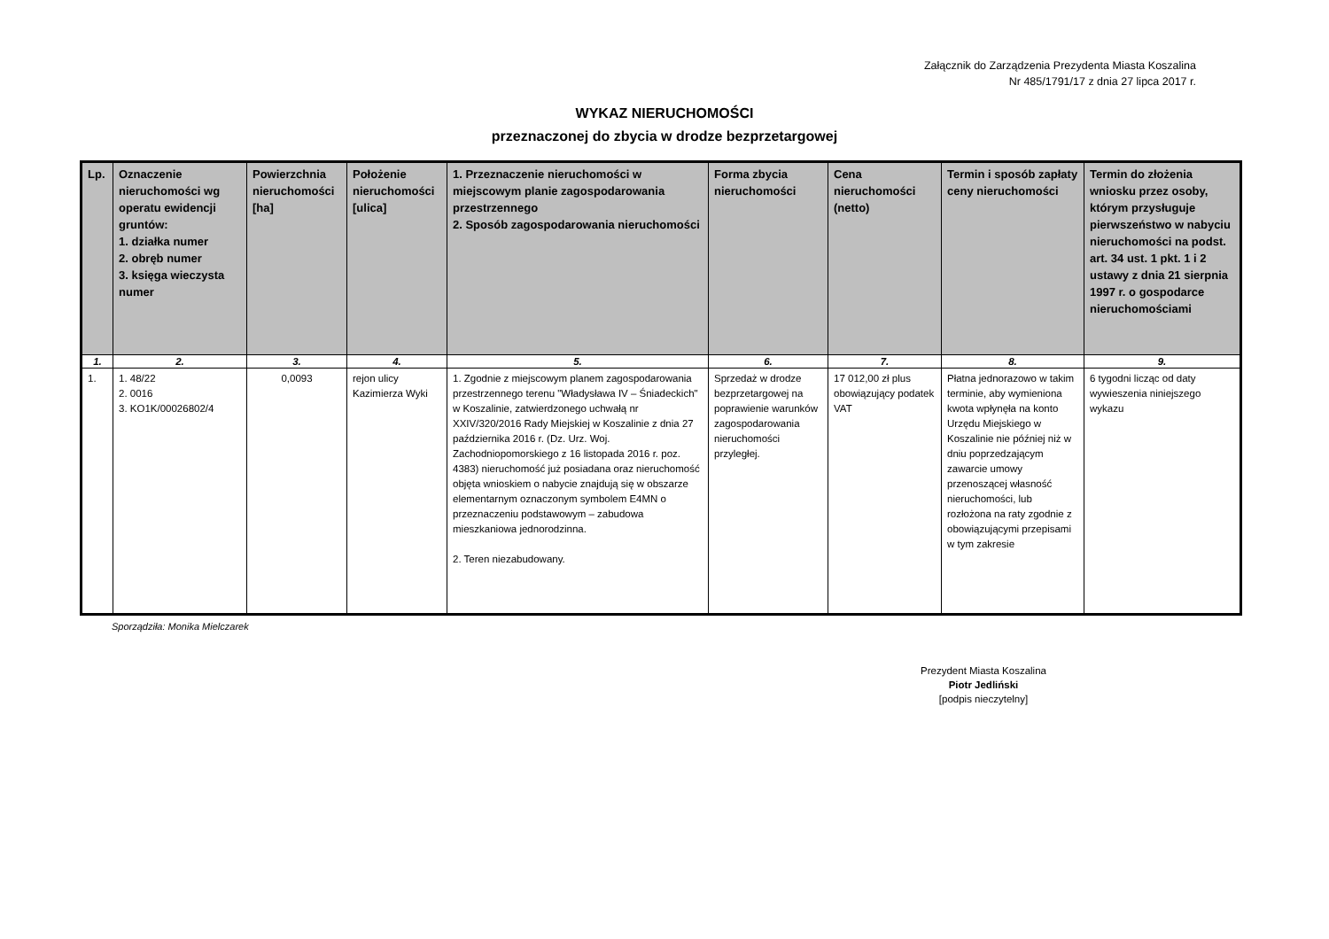Załącznik do Zarządzenia Prezydenta Miasta Koszalina
Nr 485/1791/17 z dnia 27 lipca 2017 r.
WYKAZ NIERUCHOMOŚCI
przeznaczonej do zbycia w drodze bezprzetargowej
| Lp. | Oznaczenie nieruchomości wg operatu ewidencji gruntów: 1. działka numer 2. obręb numer 3. księga wieczysta numer | Powierzchnia nieruchomości [ha] | Położenie nieruchomości [ulica] | 1. Przeznaczenie nieruchomości w miejscowym planie zagospodarowania przestrzennego 2. Sposób zagospodarowania nieruchomości | Forma zbycia nieruchomości | Cena nieruchomości (netto) | Termin i sposób zapłaty ceny nieruchomości | Termin do złożenia wniosku przez osoby, którym przysługuje pierwszeństwo w nabyciu nieruchomości na podst. art. 34 ust. 1 pkt. 1 i 2 ustawy z dnia 21 sierpnia 1997 r. o gospodarce nieruchomościami |
| --- | --- | --- | --- | --- | --- | --- | --- | --- |
| 1. | 2. | 3. | 4. | 5. | 6. | 7. | 8. | 9. |
| 1. | 1. 48/22 2. 0016 3. KO1K/00026802/4 | 0,0093 | rejon ulicy Kazimierza Wyki | 1. Zgodnie z miejscowym planem zagospodarowania przestrzennego terenu "Władysława IV – Śniadeckich" w Koszalinie, zatwierdzonego uchwałą nr XXIV/320/2016 Rady Miejskiej w Koszalinie z dnia 27 października 2016 r. (Dz. Urz. Woj. Zachodniopomorskiego z 16 listopada 2016 r. poz. 4383) nieruchomość już posiadana oraz nieruchomość objęta wnioskiem o nabycie znajdują się w obszarze elementarnym oznaczonym symbolem E4MN o przeznaczeniu podstawowym – zabudowa mieszkaniowa jednorodzinna. 2. Teren niezabudowany. | Sprzedaż w drodze bezprzetargowej na poprawienie warunków zagospodarowania nieruchomości przyległej. | 17 012,00 zł plus obowiązujący podatek VAT | Płatna jednorazowo w takim terminie, aby wymieniona kwota wpłynęła na konto Urzędu Miejskiego w Koszalinie nie później niż w dniu poprzedzającym zawarcie umowy przenoszącej własność nieruchomości, lub rozłożona na raty zgodnie z obowiązującymi przepisami w tym zakresie | 6 tygodni licząc od daty wywieszenia niniejszego wykazu |
Sporządziła: Monika Mielczarek
Prezydent Miasta Koszalina
Piotr Jedliński
[podpis nieczytelny]